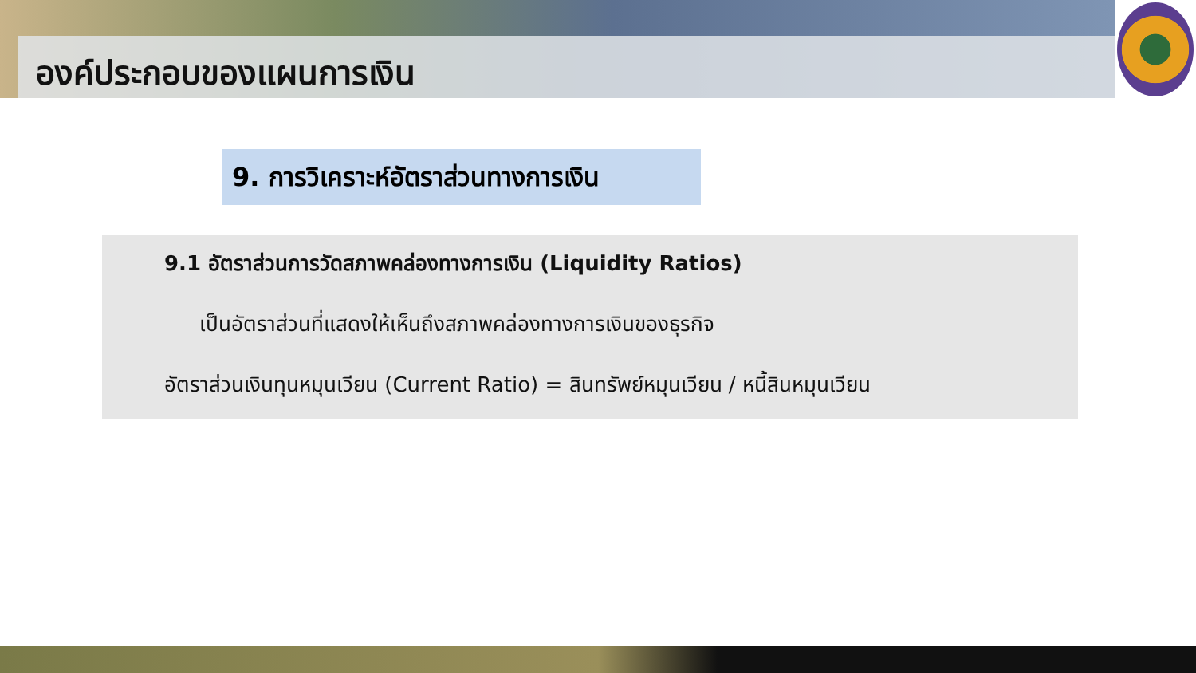องค์ประกอบของแผนการเงิน
9. การวิเคราะห์อัตราส่วนทางการเงิน
9.1 อัตราส่วนการวัดสภาพคล่องทางการเงิน (Liquidity Ratios)
เป็นอัตราส่วนที่แสดงให้เห็นถึงสภาพคล่องทางการเงินของธุรกิจ
อัตราส่วนเงินทุนหมุนเวียน (Current Ratio) = สินทรัพย์หมุนเวียน / หนี้สินหมุนเวียน